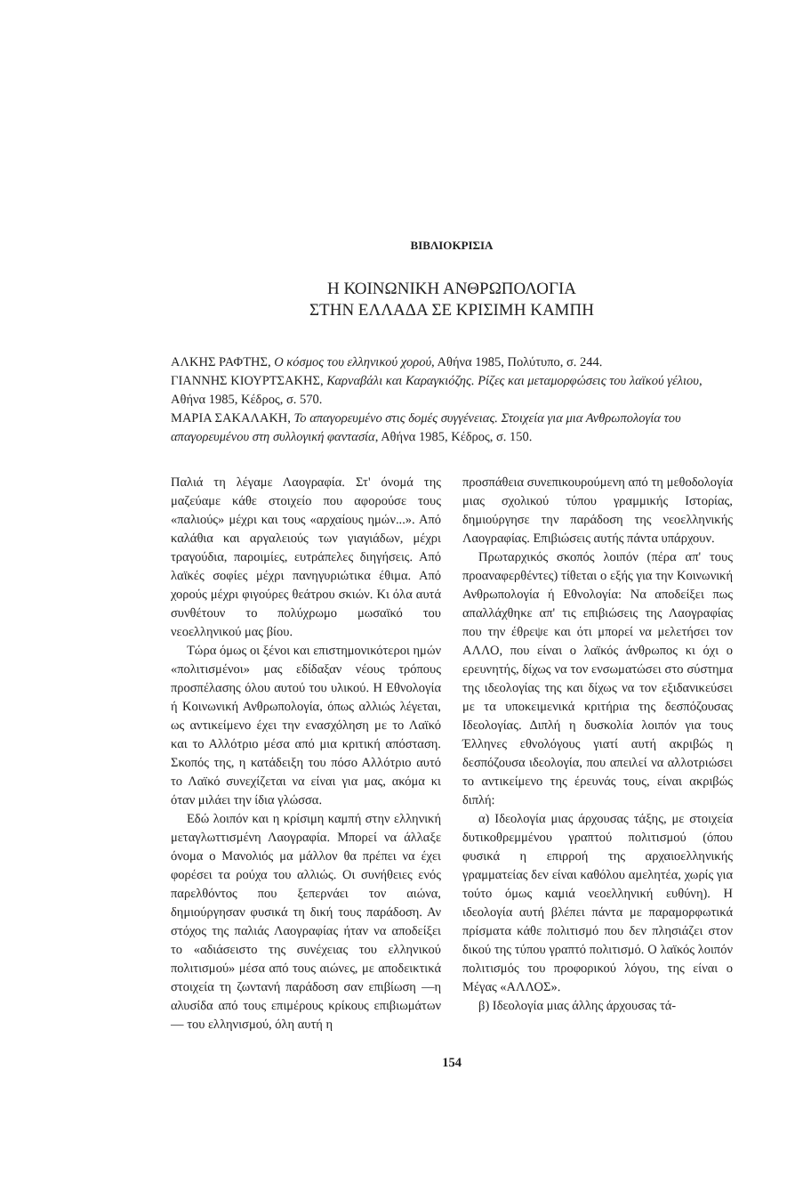ΒΙΒΛΙΟΚΡΙΣΙΑ
Η ΚΟΙΝΩΝΙΚΗ ΑΝΘΡΩΠΟΛΟΓΙΑ
ΣΤΗΝ ΕΛΛΑΔΑ ΣΕ ΚΡΙΣΙΜΗ ΚΑΜΠΗ
ΑΛΚΗΣ ΡΑΦΤΗΣ, Ο κόσμος του ελληνικού χορού, Αθήνα 1985, Πολύτυπο, σ. 244.
ΓΙΑΝΝΗΣ ΚΙΟΥΡΤΣΑΚΗΣ, Καρναβάλι και Καραγκιόζης. Ρίζες και μεταμορφώσεις του λαϊκού γέλιου, Αθήνα 1985, Κέδρος, σ. 570.
ΜΑΡΙΑ ΣΑΚΑΛΑΚΗ, Το απαγορευμένο στις δομές συγγένειας. Στοιχεία για μια Ανθρωπολογία του απαγορευμένου στη συλλογική φαντασία, Αθήνα 1985, Κέδρος, σ. 150.
Παλιά τη λέγαμε Λαογραφία. Στ' όνομά της μαζεύαμε κάθε στοιχείο που αφορούσε τους «παλιούς» μέχρι και τους «αρχαίους ημών...». Από καλάθια και αργαλειούς των γιαγιάδων, μέχρι τραγούδια, παροιμίες, ευτράπελες διηγήσεις. Από λαϊκές σοφίες μέχρι πανηγυριώτικα έθιμα. Από χορούς μέχρι φιγούρες θεάτρου σκιών. Κι όλα αυτά συνθέτουν το πολύχρωμο μωσαϊκό του νεοελληνικού μας βίου.
Τώρα όμως οι ξένοι και επιστημονικότεροι ημών «πολιτισμένοι» μας εδίδαξαν νέους τρόπους προσπέλασης όλου αυτού του υλικού. Η Εθνολογία ή Κοινωνική Ανθρωπολογία, όπως αλλιώς λέγεται, ως αντικείμενο έχει την ενασχόληση με το Λαϊκό και το Αλλότριο μέσα από μια κριτική απόσταση. Σκοπός της, η κατάδειξη του πόσο Αλλότριο αυτό το Λαϊκό συνεχίζεται να είναι για μας, ακόμα κι όταν μιλάει την ίδια γλώσσα.
Εδώ λοιπόν και η κρίσιμη καμπή στην ελληνική μεταγλωττισμένη Λαογραφία. Μπορεί να άλλαξε όνομα ο Μανολιός μα μάλλον θα πρέπει να έχει φορέσει τα ρούχα του αλλιώς. Οι συνήθειες ενός παρελθόντος που ξεπερνάει τον αιώνα, δημιούργησαν φυσικά τη δική τους παράδοση. Αν στόχος της παλιάς Λαογραφίας ήταν να αποδείξει το «αδιάσειστο της συνέχειας του ελληνικού πολιτισμού» μέσα από τους αιώνες, με αποδεικτικά στοιχεία τη ζωντανή παράδοση σαν επιβίωση —η αλυσίδα από τους επιμέρους κρίκους επιβιωμάτων— του ελληνισμού, όλη αυτή η
προσπάθεια συνεπικουρούμενη από τη μεθοδολογία μιας σχολικού τύπου γραμμικής Ιστορίας, δημιούργησε την παράδοση της νεοελληνικής Λαογραφίας. Επιβιώσεις αυτής πάντα υπάρχουν.
Πρωταρχικός σκοπός λοιπόν (πέρα απ' τους προαναφερθέντες) τίθεται ο εξής για την Κοινωνική Ανθρωπολογία ή Εθνολογία: Να αποδείξει πως απαλλάχθηκε απ' τις επιβιώσεις της Λαογραφίας που την έθρεψε και ότι μπορεί να μελετήσει τον ΑΛΛΟ, που είναι ο λαϊκός άνθρωπος κι όχι ο ερευνητής, δίχως να τον ενσωματώσει στο σύστημα της ιδεολογίας της και δίχως να τον εξιδανικεύσει με τα υποκειμενικά κριτήρια της δεσπόζουσας Ιδεολογίας. Διπλή η δυσκολία λοιπόν για τους Έλληνες εθνολόγους γιατί αυτή ακριβώς η δεσπόζουσα ιδεολογία, που απειλεί να αλλοτριώσει το αντικείμενο της έρευνάς τους, είναι ακριβώς διπλή:
α) Ιδεολογία μιας άρχουσας τάξης, με στοιχεία δυτικοθρεμμένου γραπτού πολιτισμού (όπου φυσικά η επιρροή της αρχαιοελληνικής γραμματείας δεν είναι καθόλου αμελητέα, χωρίς για τούτο όμως καμιά νεοελληνική ευθύνη). Η ιδεολογία αυτή βλέπει πάντα με παραμορφωτικά πρίσματα κάθε πολιτισμό που δεν πλησιάζει στον δικού της τύπου γραπτό πολιτισμό. Ο λαϊκός λοιπόν πολιτισμός του προφορικού λόγου, της είναι ο Μέγας «ΑΛΛΟΣ».
β) Ιδεολογία μιας άλλης άρχουσας τά-
154